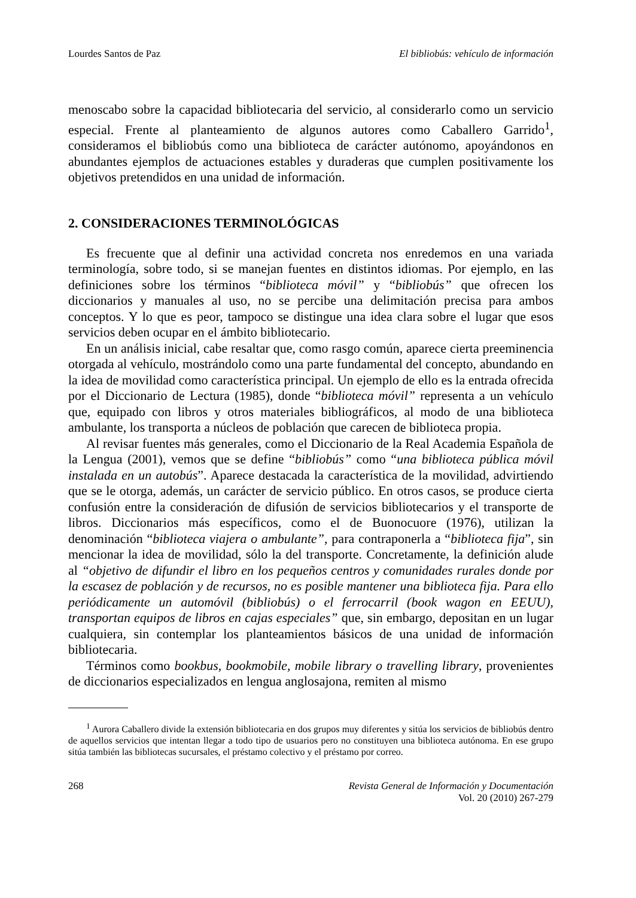Lourdes Santos de Paz El bibliobús: vehículo de información
menoscabo sobre la capacidad bibliotecaria del servicio, al considerarlo como un servicio especial. Frente al planteamiento de algunos autores como Caballero Garrido<sup>1</sup>, consideramos el bibliobús como una biblioteca de carácter autónomo, apoyándonos en abundantes ejemplos de actuaciones estables y duraderas que cumplen positivamente los objetivos pretendidos en una unidad de información.
2. CONSIDERACIONES TERMINOLÓGICAS
Es frecuente que al definir una actividad concreta nos enredemos en una variada terminología, sobre todo, si se manejan fuentes en distintos idiomas. Por ejemplo, en las definiciones sobre los términos “biblioteca móvil” y “bibliobús” que ofrecen los diccionarios y manuales al uso, no se percibe una delimitación precisa para ambos conceptos. Y lo que es peor, tampoco se distingue una idea clara sobre el lugar que esos servicios deben ocupar en el ámbito bibliotecario.
En un análisis inicial, cabe resaltar que, como rasgo común, aparece cierta preeminencia otorgada al vehículo, mostrándolo como una parte fundamental del concepto, abundando en la idea de movilidad como característica principal. Un ejemplo de ello es la entrada ofrecida por el Diccionario de Lectura (1985), donde “biblioteca móvil” representa a un vehículo que, equipado con libros y otros materiales bibliográficos, al modo de una biblioteca ambulante, los transporta a núcleos de población que carecen de biblioteca propia.
Al revisar fuentes más generales, como el Diccionario de la Real Academia Española de la Lengua (2001), vemos que se define “bibliobús” como “una biblioteca pública móvil instalada en un autobús”. Aparece destacada la característica de la movilidad, advirtiendo que se le otorga, además, un carácter de servicio público. En otros casos, se produce cierta confusión entre la consideración de difusión de servicios bibliotecarios y el transporte de libros. Diccionarios más específicos, como el de Buonocuore (1976), utilizan la denominación “biblioteca viajera o ambulante”, para contraponerla a “biblioteca fija”, sin mencionar la idea de movilidad, sólo la del transporte. Concretamente, la definición alude al “objetivo de difundir el libro en los pequeños centros y comunidades rurales donde por la escasez de población y de recursos, no es posible mantener una biblioteca fija. Para ello periódicamente un automóvil (bibliobús) o el ferrocarril (book wagon en EEUU), transportan equipos de libros en cajas especiales” que, sin embargo, depositan en un lugar cualquiera, sin contemplar los planteamientos básicos de una unidad de información bibliotecaria.
Términos como bookbus, bookmobile, mobile library o travelling library, provenientes de diccionarios especializados en lengua anglosajona, remiten al mismo
<sup>1</sup> Aurora Caballero divide la extensión bibliotecaria en dos grupos muy diferentes y sitúa los servicios de bibliobús dentro de aquellos servicios que intentan llegar a todo tipo de usuarios pero no constituyen una biblioteca autónoma. En ese grupo sitúa también las bibliotecas sucursales, el préstamo colectivo y el préstamo por correo.
268 Revista General de Información y Documentación
Vol. 20 (2010) 267-279